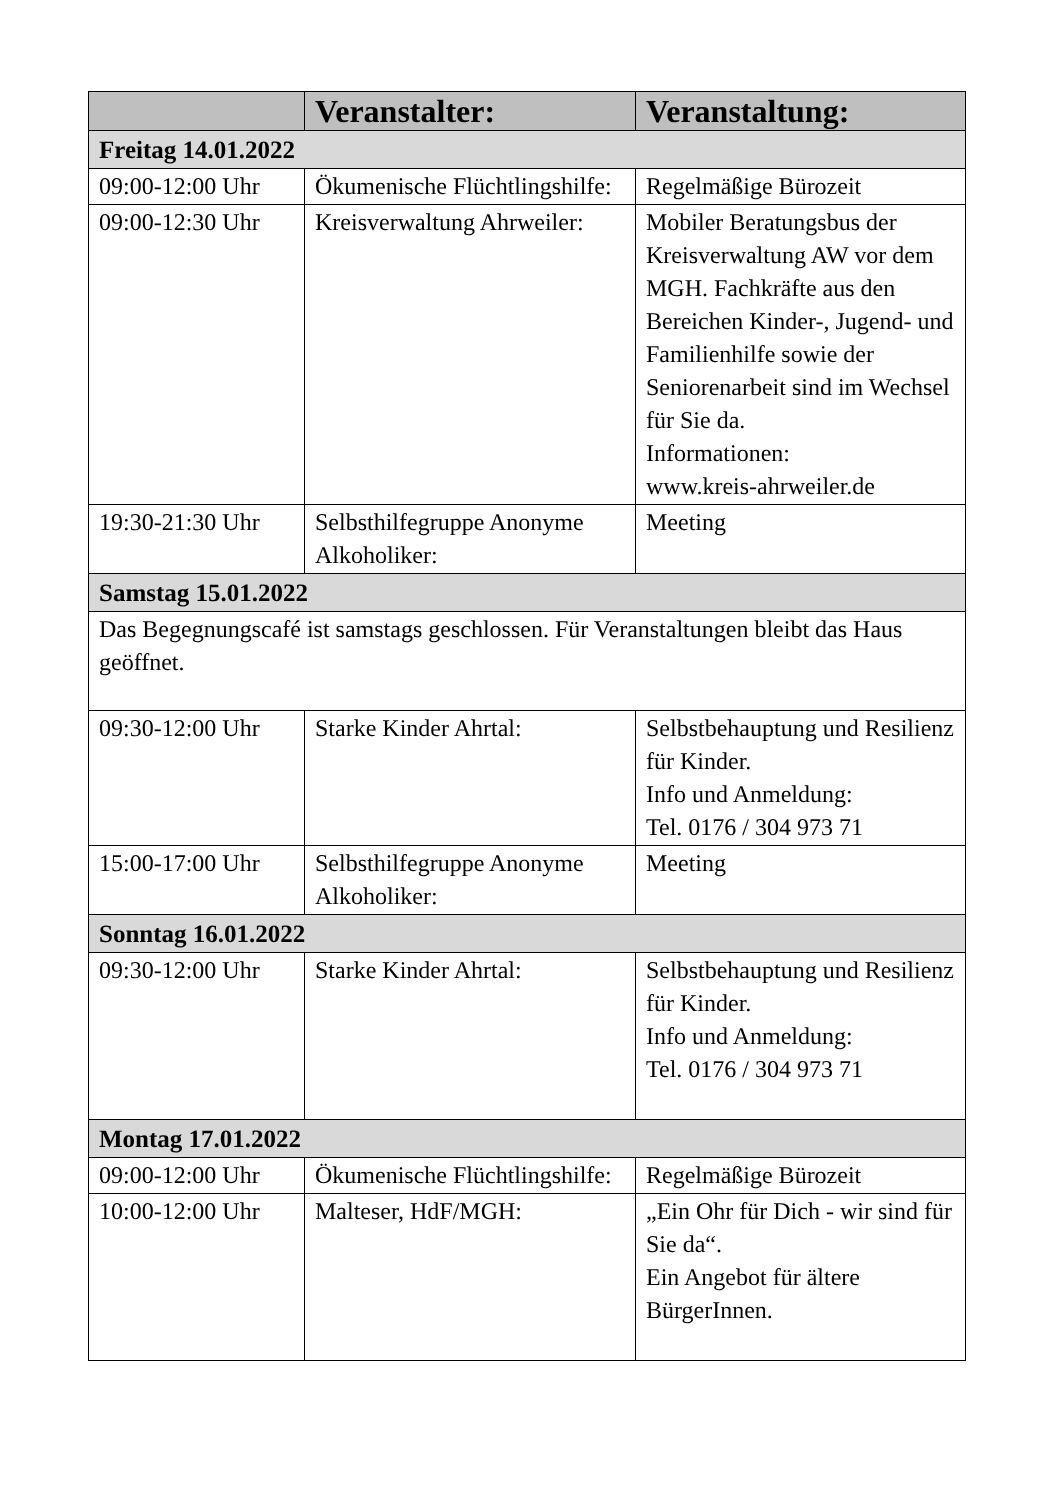| | Veranstalter: | Veranstaltung: |
| --- | --- | --- |
| Freitag 14.01.2022 | | |
| 09:00-12:00 Uhr | Ökumenische Flüchtlingshilfe: | Regelmäßige Bürozeit |
| 09:00-12:30 Uhr | Kreisverwaltung Ahrweiler: | Mobiler Beratungsbus der Kreisverwaltung AW vor dem MGH. Fachkräfte aus den Bereichen Kinder-, Jugend- und Familienhilfe sowie der Seniorenarbeit sind im Wechsel für Sie da. Informationen: www.kreis-ahrweiler.de |
| 19:30-21:30 Uhr | Selbsthilfegruppe Anonyme Alkoholiker: | Meeting |
| Samstag 15.01.2022 | | |
| Das Begegnungscafé ist samstags geschlossen. Für Veranstaltungen bleibt das Haus geöffnet. | | |
| 09:30-12:00 Uhr | Starke Kinder Ahrtal: | Selbstbehauptung und Resilienz für Kinder. Info und Anmeldung: Tel. 0176 / 304 973 71 |
| 15:00-17:00 Uhr | Selbsthilfegruppe Anonyme Alkoholiker: | Meeting |
| Sonntag 16.01.2022 | | |
| 09:30-12:00 Uhr | Starke Kinder Ahrtal: | Selbstbehauptung und Resilienz für Kinder. Info und Anmeldung: Tel. 0176 / 304 973 71 |
| Montag 17.01.2022 | | |
| 09:00-12:00 Uhr | Ökumenische Flüchtlingshilfe: | Regelmäßige Bürozeit |
| 10:00-12:00 Uhr | Malteser, HdF/MGH: | „Ein Ohr für Dich - wir sind für Sie da“. Ein Angebot für ältere BürgerInnen. |